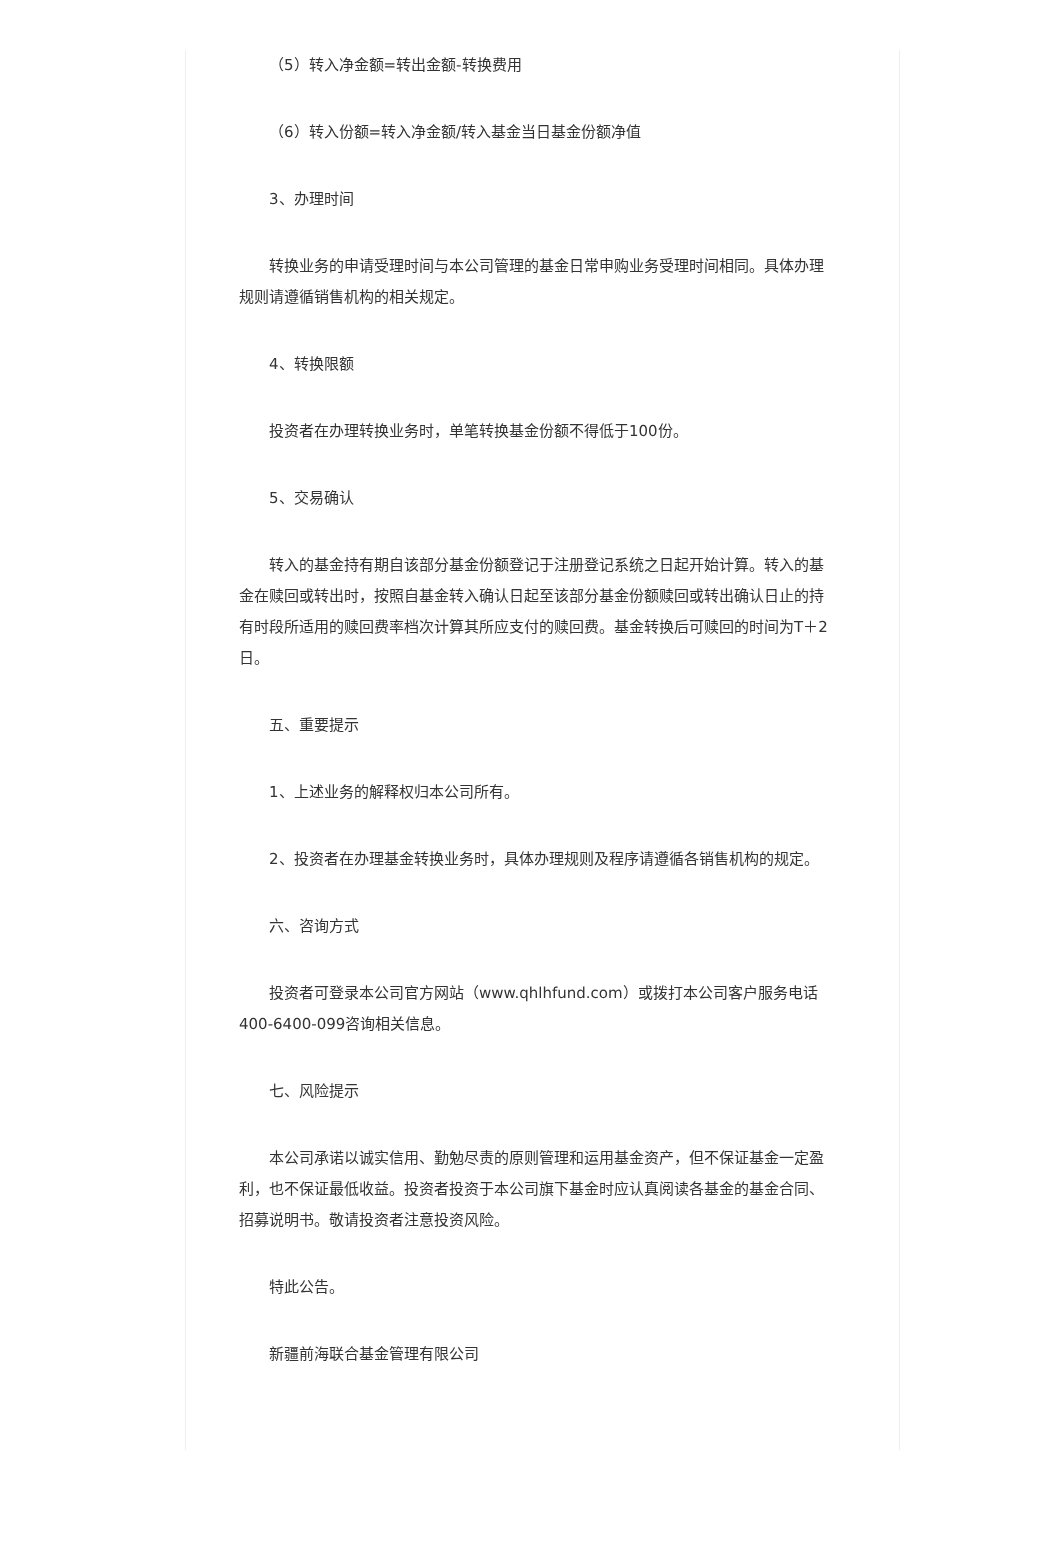（5）转入净金额=转出金额-转换费用
（6）转入份额=转入净金额/转入基金当日基金份额净值
3、办理时间
转换业务的申请受理时间与本公司管理的基金日常申购业务受理时间相同。具体办理规则请遵循销售机构的相关规定。
4、转换限额
投资者在办理转换业务时，单笔转换基金份额不得低于100份。
5、交易确认
转入的基金持有期自该部分基金份额登记于注册登记系统之日起开始计算。转入的基金在赎回或转出时，按照自基金转入确认日起至该部分基金份额赎回或转出确认日止的持有时段所适用的赎回费率档次计算其所应支付的赎回费。基金转换后可赎回的时间为T＋2日。
五、重要提示
1、上述业务的解释权归本公司所有。
2、投资者在办理基金转换业务时，具体办理规则及程序请遵循各销售机构的规定。
六、咨询方式
投资者可登录本公司官方网站（www.qhlhfund.com）或拨打本公司客户服务电话400-6400-099咨询相关信息。
七、风险提示
本公司承诺以诚实信用、勤勉尽责的原则管理和运用基金资产，但不保证基金一定盈利，也不保证最低收益。投资者投资于本公司旗下基金时应认真阅读各基金的基金合同、招募说明书。敬请投资者注意投资风险。
特此公告。
新疆前海联合基金管理有限公司